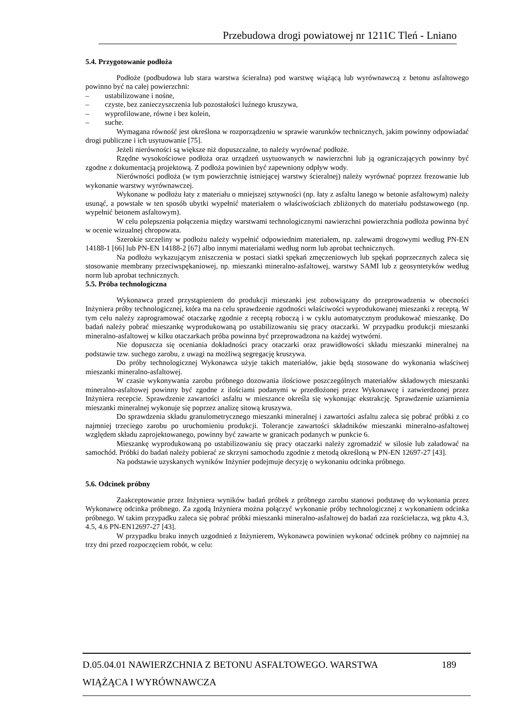Przebudowa drogi powiatowej nr 1211C Tleń - Lniano
5.4. Przygotowanie podłoża
Podłoże (podbudowa lub stara warstwa ścieralna) pod warstwę wiążącą lub wyrównawczą z betonu asfaltowego powinno być na całej powierzchni:
– ustabilizowane i nośne,
– czyste, bez zanieczyszczenia lub pozostałości luźnego kruszywa,
– wyprofilowane, równe i bez kolein,
– suche.
Wymagana równość jest określona w rozporządzeniu w sprawie warunków technicznych, jakim powinny odpowiadać drogi publiczne i ich usytuowanie [75].
Jeżeli nierówności są większe niż dopuszczalne, to należy wyrównać podłoże.
Rzędne wysokościowe podłoża oraz urządzeń usytuowanych w nawierzchni lub ją ograniczających powinny być zgodne z dokumentacją projektową. Z podłoża powinien być zapewniony odpływ wody.
Nierówności podłoża (w tym powierzchnię istniejącej warstwy ścieralnej) należy wyrównać poprzez frezowanie lub wykonanie warstwy wyrównawczej.
Wykonane w podłożu łaty z materiału o mniejszej sztywności (np. łaty z asfaltu lanego w betonie asfaltowym) należy usunąć, a powstałe w ten sposób ubytki wypełnić materiałem o właściwościach zbliżonych do materiału podstawowego (np. wypełnić betonem asfaltowym).
W celu polepszenia połączenia między warstwami technologicznymi nawierzchni powierzchnia podłoża powinna być w ocenie wizualnej chropowata.
Szerokie szczeliny w podłożu należy wypełnić odpowiednim materiałem, np. zalewami drogowymi według PN-EN 14188-1 [66] lub PN-EN 14188-2 [67] albo innymi materiałami według norm lub aprobat technicznych.
Na podłożu wykazującym zniszczenia w postaci siatki spękań zmęczeniowych lub spękań poprzecznych zaleca się stosowanie membrany przeciwspękaniowej, np. mieszanki mineralno-asfaltowej, warstwy SAMI lub z geosyntetyków według norm lub aprobat technicznych.
5.5. Próba technologiczna
Wykonawca przed przystąpieniem do produkcji mieszanki jest zobowiązany do przeprowadzenia w obecności Inżyniera próby technologicznej, która ma na celu sprawdzenie zgodności właściwości wyprodukowanej mieszanki z receptą. W tym celu należy zaprogramować otaczarkę zgodnie z receptą roboczą i w cyklu automatycznym produkować mieszankę. Do badań należy pobrać mieszankę wyprodukowaną po ustabilizowaniu się pracy otaczarki. W przypadku produkcji mieszanki mineralno-asfaltowej w kilku otaczarkach próba powinna być przeprowadzona na każdej wytwórni.
Nie dopuszcza się oceniania dokładności pracy otaczarki oraz prawidłowości składu mieszanki mineralnej na podstawie tzw. suchego zarobu, z uwagi na możliwą segregację kruszywa.
Do próby technologicznej Wykonawca użyje takich materiałów, jakie będą stosowane do wykonania właściwej mieszanki mineralno-asfaltowej.
W czasie wykonywania zarobu próbnego dozowania ilościowe poszczególnych materiałów składowych mieszanki mineralno-asfaltowej powinny być zgodne z ilościami podanymi w przedłożonej przez Wykonawcę i zatwierdzonej przez Inżyniera recepcie. Sprawdzenie zawartości asfaltu w mieszance określa się wykonując ekstrakcję. Sprawdzenie uziarnienia mieszanki mineralnej wykonuje się poprzez analizę sitową kruszywa.
Do sprawdzenia składu granulometrycznego mieszanki mineralnej i zawartości asfaltu zaleca się pobrać próbki z co najmniej trzeciego zarobu po uruchomieniu produkcji. Tolerancje zawartości składników mieszanki mineralno-asfaltowej względem składu zaprojektowanego, powinny być zawarte w granicach podanych w punkcie 6.
Mieszankę wyprodukowaną po ustabilizowaniu się pracy otaczarki należy zgromadzić w silosie lub załadować na samochód. Próbki do badań należy pobierać ze skrzyni samochodu zgodnie z metodą określoną w PN-EN 12697-27 [43].
Na podstawie uzyskanych wyników Inżynier podejmuje decyzję o wykonaniu odcinka próbnego.
5.6. Odcinek próbny
Zaakceptowanie przez Inżyniera wyników badań próbek z próbnego zarobu stanowi podstawę do wykonania przez Wykonawcę odcinka próbnego. Za zgodą Inżyniera można połączyć wykonanie próby technologicznej z wykonaniem odcinka próbnego. W takim przypadku zaleca się pobrać próbki mieszanki mineralno-asfaltowej do badań zza rozściełacza, wg pktu 4.3, 4.5, 4.6 PN-EN12697-27 [43].
W przypadku braku innych uzgodnień z Inżynierem, Wykonawca powinien wykonać odcinek próbny co najmniej na trzy dni przed rozpoczęciem robót, w celu:
D.05.04.01 NAWIERZCHNIA Z BETONU ASFALTOWEGO. WARSTWA 189
WIĄŻĄCA I WYRÓWNAWCZA